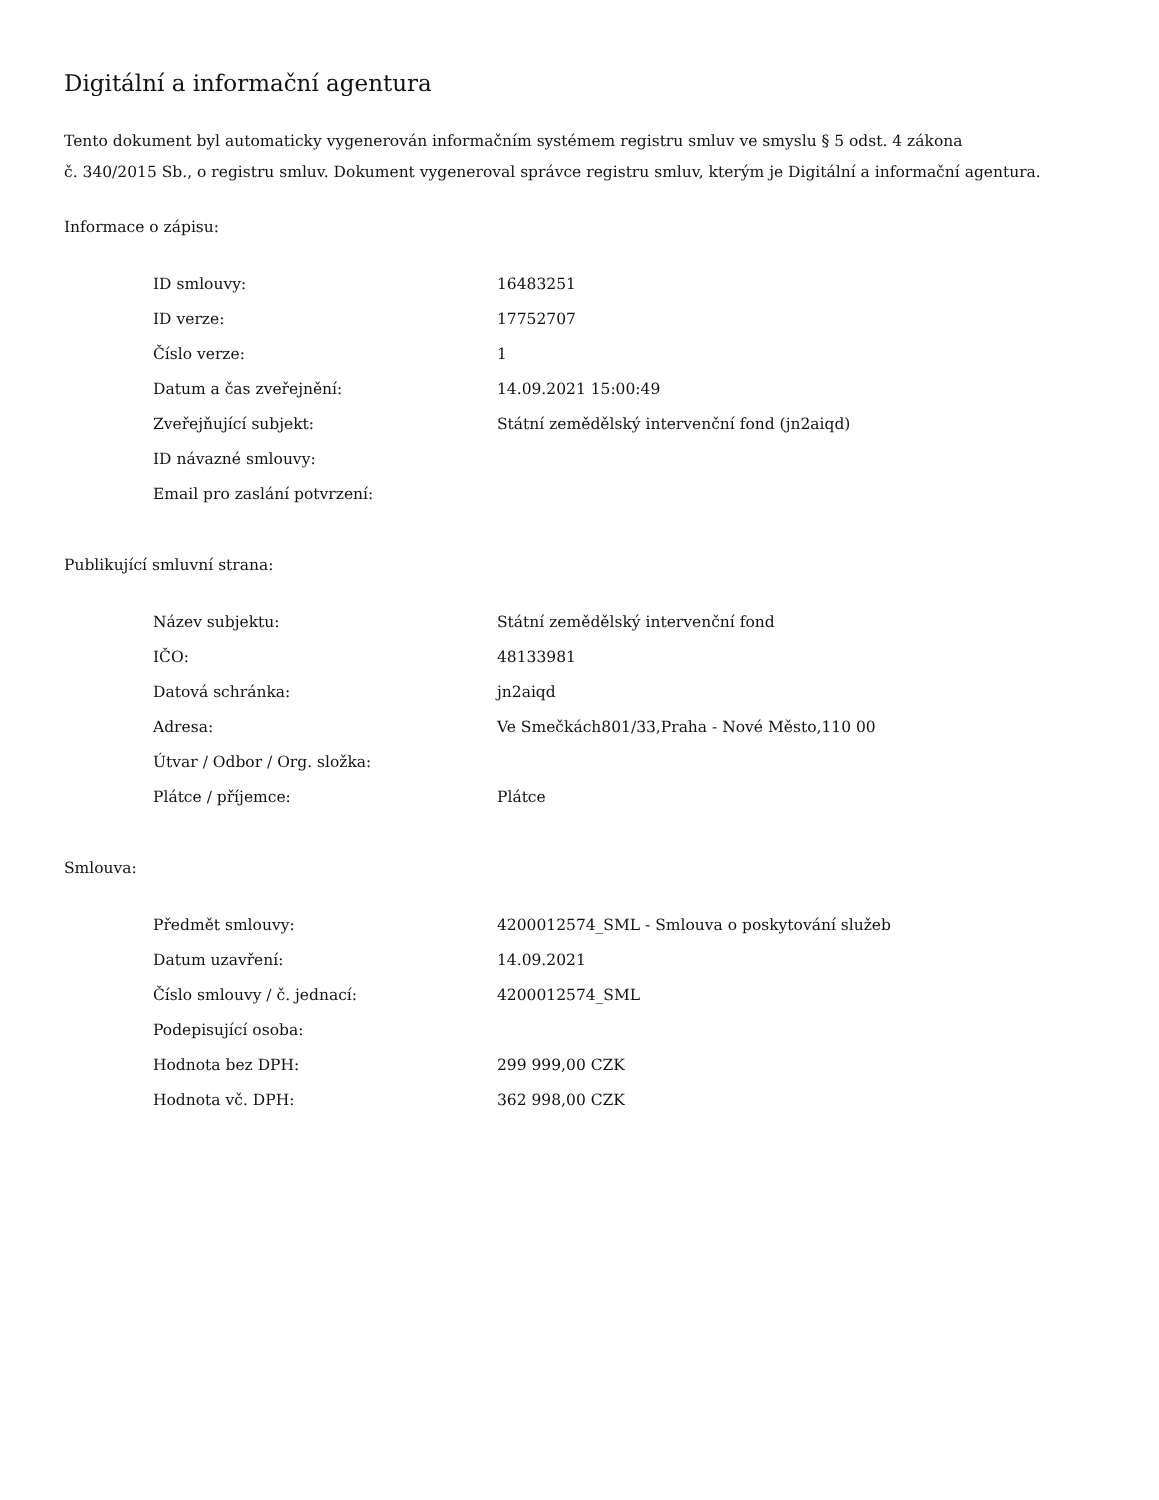Digitální a informační agentura
Tento dokument byl automaticky vygenerován informačním systémem registru smluv ve smyslu § 5 odst. 4 zákona
č. 340/2015 Sb., o registru smluv. Dokument vygeneroval správce registru smluv, kterým je Digitální a informační agentura.
Informace o zápisu:
| ID smlouvy: | 16483251 |
| ID verze: | 17752707 |
| Číslo verze: | 1 |
| Datum a čas zveřejnění: | 14.09.2021 15:00:49 |
| Zveřejňující subjekt: | Státní zemědělský intervenční fond (jn2aiqd) |
| ID návazné smlouvy: | |
| Email pro zaslání potvrzení: | |
Publikující smluvní strana:
| Název subjektu: | Státní zemědělský intervenční fond |
| IČO: | 48133981 |
| Datová schránka: | jn2aiqd |
| Adresa: | Ve Smečkách801/33,Praha - Nové Město,110 00 |
| Útvar / Odbor / Org. složka: | |
| Plátce / příjemce: | Plátce |
Smlouva:
| Předmět smlouvy: | 4200012574_SML - Smlouva o poskytování služeb |
| Datum uzavření: | 14.09.2021 |
| Číslo smlouvy / č. jednací: | 4200012574_SML |
| Podepisující osoba: | |
| Hodnota bez DPH: | 299 999,00 CZK |
| Hodnota vč. DPH: | 362 998,00 CZK |